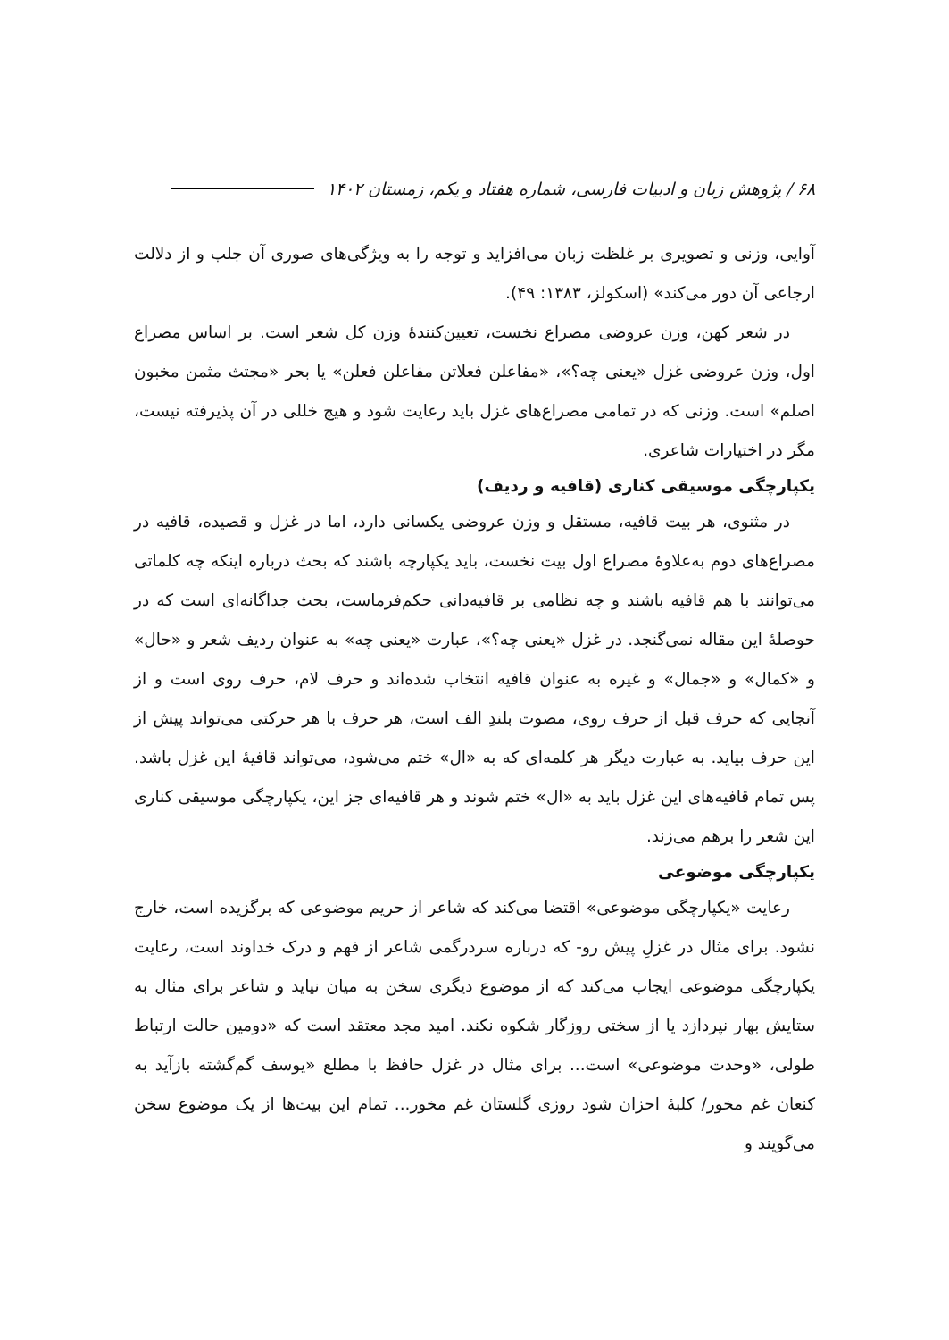۶۸ / پژوهش زبان و ادبیات فارسی، شماره هفتاد و یکم، زمستان ۱۴۰۲
آوایی، وزنی و تصویری بر غلظت زبان می‌افزاید و توجه را به ویژگی‌های صوری آن جلب و از دلالت ارجاعی آن دور می‌کند» (اسکولز، ۱۳۸۳: ۴۹).
در شعر کهن، وزن عروضی مصراع نخست، تعیین‌کنندهٔ وزن کل شعر است. بر اساس مصراع اول، وزن عروضی غزل «یعنی چه؟»، «مفاعلن فعلاتن مفاعلن فعلن» یا بحر «مجتث مثمن مخبون اصلم» است. وزنی که در تمامی مصراع‌های غزل باید رعایت شود و هیچ خللی در آن پذیرفته نیست، مگر در اختیارات شاعری.
یکپارچگی موسیقی کناری (قافیه و ردیف)
در مثنوی، هر بیت قافیه، مستقل و وزن عروضی یکسانی دارد، اما در غزل و قصیده، قافیه در مصراع‌های دوم به‌علاوهٔ مصراع اول بیت نخست، باید یکپارچه باشند که بحث درباره اینکه چه کلماتی می‌توانند با هم قافیه باشند و چه نظامی بر قافیه‌دانی حکم‌فرماست، بحث جداگانه‌ای است که در حوصلهٔ این مقاله نمی‌گنجد. در غزل «یعنی چه؟»، عبارت «یعنی چه» به عنوان ردیف شعر و «حال» و «کمال» و «جمال» و غیره به عنوان قافیه انتخاب شده‌اند و حرف لام، حرف روی است و از آنجایی که حرف قبل از حرف روی، مصوت بلندِ الف است، هر حرف با هر حرکتی می‌تواند پیش از این حرف بیاید. به عبارت دیگر هر کلمه‌ای که به «ال» ختم می‌شود، می‌تواند قافیهٔ این غزل باشد. پس تمام قافیه‌های این غزل باید به «ال» ختم شوند و هر قافیه‌ای جز این، یکپارچگی موسیقی کناری این شعر را برهم می‌زند.
یکپارچگی موضوعی
رعایت «یکپارچگی موضوعی» اقتضا می‌کند که شاعر از حریم موضوعی که برگزیده است، خارج نشود. برای مثال در غزلِ پیش رو- که درباره سردرگمی شاعر از فهم و درک خداوند است، رعایت یکپارچگی موضوعی ایجاب می‌کند که از موضوع دیگری سخن به میان نیاید و شاعر برای مثال به ستایش بهار نپردازد یا از سختی روزگار شکوه نکند. امید مجد معتقد است که «دومین حالت ارتباط طولی، «وحدت موضوعی» است... برای مثال در غزل حافظ با مطلع «یوسف گم‌گشته بازآید به کنعان غم مخور/ کلبهٔ احزان شود روزی گلستان غم مخور... تمام این بیت‌ها از یک موضوع سخن می‌گویند و